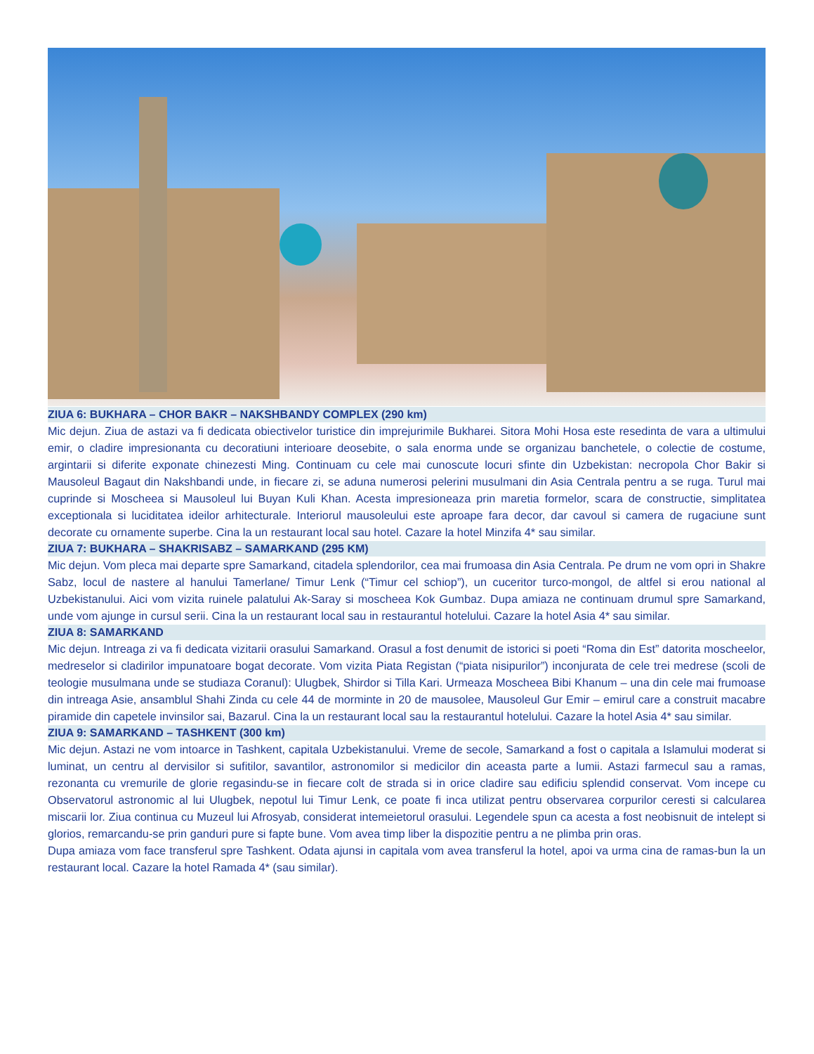ZIUA 6: BUKHARA – CHOR BAKR – NAKSHBANDY COMPLEX (290 km)
Mic dejun. Ziua de astazi va fi dedicata obiectivelor turistice din imprejurimile Bukharei. Sitora Mohi Hosa este resedinta de vara a ultimului emir, o cladire impresionanta cu decoratiuni interioare deosebite, o sala enorma unde se organizau banchetele, o colectie de costume, argintarii si diferite exponate chinezesti Ming. Continuam cu cele mai cunoscute locuri sfinte din Uzbekistan: necropola Chor Bakir si Mausoleul Bagaut din Nakshbandi unde, in fiecare zi, se aduna numerosi pelerini musulmani din Asia Centrala pentru a se ruga. Turul mai cuprinde si Moscheea si Mausoleul lui Buyan Kuli Khan. Acesta impresioneaza prin maretia formelor, scara de constructie, simplitatea exceptionala si luciditatea ideilor arhitecturale. Interiorul mausoleului este aproape fara decor, dar cavoul si camera de rugaciune sunt decorate cu ornamente superbe. Cina la un restaurant local sau hotel. Cazare la hotel Minzifa 4* sau similar.
ZIUA 7: BUKHARA – SHAKRISABZ – SAMARKAND (295 KM)
Mic dejun. Vom pleca mai departe spre Samarkand, citadela splendorilor, cea mai frumoasa din Asia Centrala. Pe drum ne vom opri in Shakre Sabz, locul de nastere al hanului Tamerlane/ Timur Lenk (“Timur cel schiop”), un cuceritor turco-mongol, de altfel si erou national al Uzbekistanului. Aici vom vizita ruinele palatului Ak-Saray si moscheea Kok Gumbaz. Dupa amiaza ne continuam drumul spre Samarkand, unde vom ajunge in cursul serii. Cina la un restaurant local sau in restaurantul hotelului. Cazare la hotel Asia 4* sau similar.
ZIUA 8: SAMARKAND
Mic dejun. Intreaga zi va fi dedicata vizitarii orasului Samarkand. Orasul a fost denumit de istorici si poeti “Roma din Est” datorita moscheelor, medreselor si cladirilor impunatoare bogat decorate. Vom vizita Piata Registan (“piata nisipurilor”) inconjurata de cele trei medrese (scoli de teologie musulmana unde se studiaza Coranul): Ulugbek, Shirdor si Tilla Kari. Urmeaza Moscheea Bibi Khanum – una din cele mai frumoase din intreaga Asie, ansamblul Shahi Zinda cu cele 44 de morminte in 20 de mausolee, Mausoleul Gur Emir – emirul care a construit macabre piramide din capetele invinsilor sai, Bazarul. Cina la un restaurant local sau la restaurantul hotelului. Cazare la hotel Asia 4* sau similar.
ZIUA 9: SAMARKAND – TASHKENT (300 km)
Mic dejun. Astazi ne vom intoarce in Tashkent, capitala Uzbekistanului. Vreme de secole, Samarkand a fost o capitala a Islamului moderat si luminat, un centru al dervisilor si sufitilor, savantilor, astronomilor si medicilor din aceasta parte a lumii. Astazi farmecul sau a ramas, rezonanta cu vremurile de glorie regasindu-se in fiecare colt de strada si in orice cladire sau edificiu splendid conservat. Vom incepe cu Observatorul astronomic al lui Ulugbek, nepotul lui Timur Lenk, ce poate fi inca utilizat pentru observarea corpurilor ceresti si calcularea miscarii lor. Ziua continua cu Muzeul lui Afrosyab, considerat intemeietorul orasului. Legendele spun ca acesta a fost neobisnuit de intelept si glorios, remarcandu-se prin ganduri pure si fapte bune. Vom avea timp liber la dispozitie pentru a ne plimba prin oras.
Dupa amiaza vom face transferul spre Tashkent. Odata ajunsi in capitala vom avea transferul la hotel, apoi va urma cina de ramas-bun la un restaurant local. Cazare la hotel Ramada 4* (sau similar).